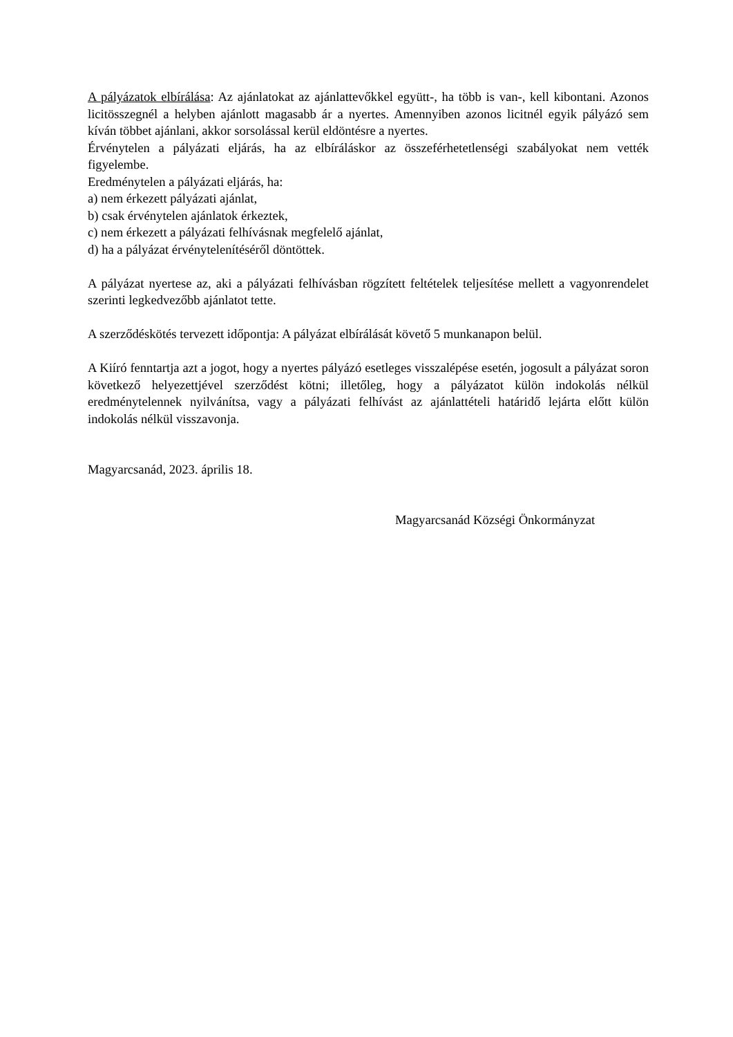A pályázatok elbírálása: Az ajánlatokat az ajánlattevőkkel együtt-, ha több is van-, kell kibontani. Azonos licitösszegnél a helyben ajánlott magasabb ár a nyertes. Amennyiben azonos licitnél egyik pályázó sem kíván többet ajánlani, akkor sorsolással kerül eldöntésre a nyertes.
Érvénytelen a pályázati eljárás, ha az elbíráláskor az összeférhetetlenségi szabályokat nem vették figyelembe.
Eredménytelen a pályázati eljárás, ha:
a) nem érkezett pályázati ajánlat,
b) csak érvénytelen ajánlatok érkeztek,
c) nem érkezett a pályázati felhívásnak megfelelő ajánlat,
d) ha a pályázat érvénytelenítéséről döntöttek.
A pályázat nyertese az, aki a pályázati felhívásban rögzített feltételek teljesítése mellett a vagyonrendelet szerinti legkedvezőbb ajánlatot tette.
A szerződéskötés tervezett időpontja: A pályázat elbírálását követő 5 munkanapon belül.
A Kiíró fenntartja azt a jogot, hogy a nyertes pályázó esetleges visszalépése esetén, jogosult a pályázat soron következő helyezettjével szerződést kötni; illetőleg, hogy a pályázatot külön indokolás nélkül eredménytelennek nyilvánítsa, vagy a pályázati felhívást az ajánlattételi határidő lejárta előtt külön indokolás nélkül visszavonja.
Magyarcsanád, 2023. április 18.
Magyarcsanád Községi Önkormányzat